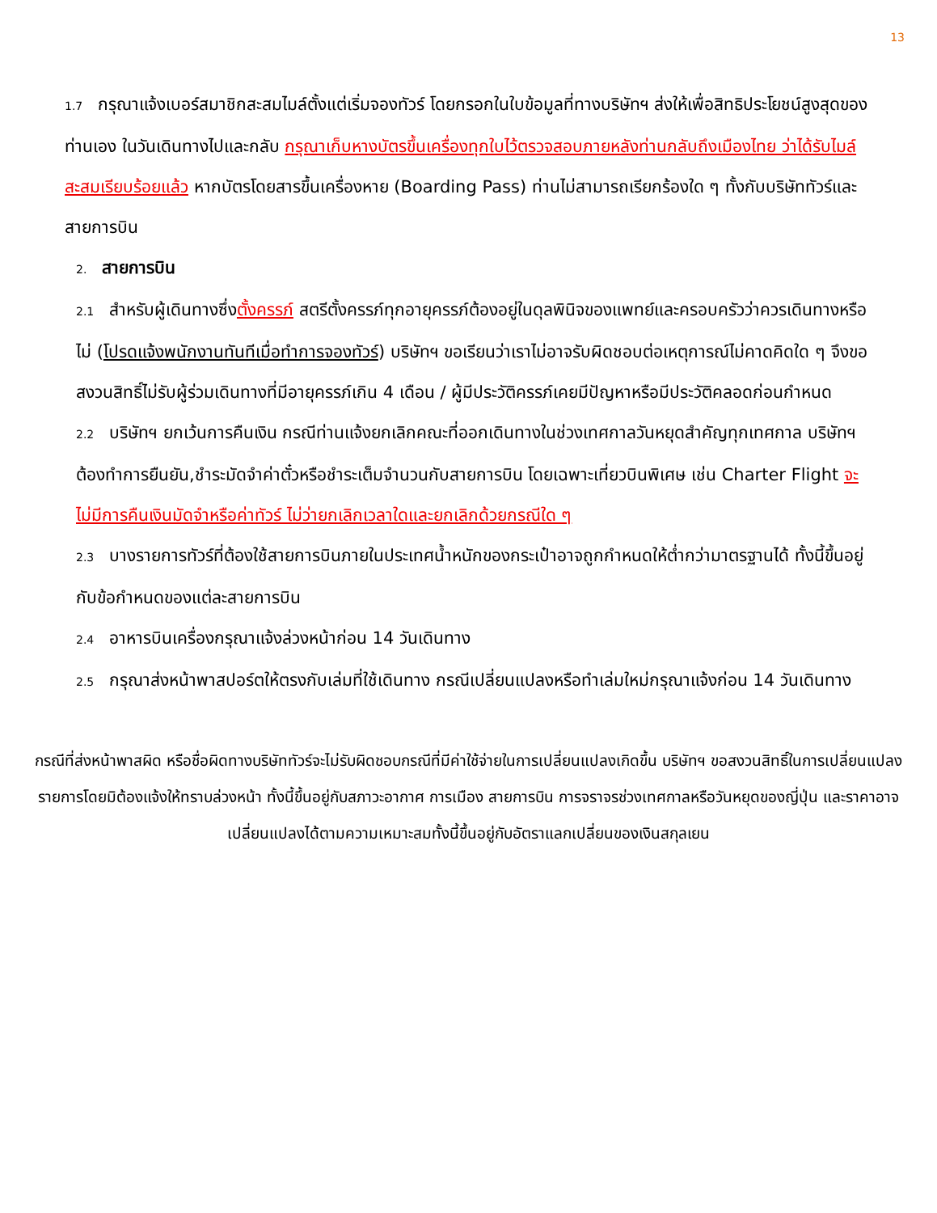13
1.7 กรุณาแจ้งเบอร์สมาชิกสะสมไมล์ตั้งแต่เริ่มจองทัวร์ โดยกรอกในใบข้อมูลที่ทางบริษัทฯ ส่งให้เพื่อสิทธิประโยชน์สูงสุดของท่านเอง ในวันเดินทางไปและกลับ กรุณาเก็บหางบัตรขึ้นเครื่องทุกใบไว้ตรวจสอบภายหลังท่านกลับถึงเมืองไทย ว่าได้รับไมล์สะสมเรียบร้อยแล้ว หากบัตรโดยสารขึ้นเครื่องหาย (Boarding Pass) ท่านไม่สามารถเรียกร้องใด ๆ ทั้งกับบริษัททัวร์และสายการบิน
2. สายการบิน
2.1 สำหรับผู้เดินทางซึ่งตั้งครรภ์ สตรีตั้งครรภ์ทุกอายุครรภ์ต้องอยู่ในดุลพินิจของแพทย์และครอบครัวว่าควรเดินทางหรือไม่ (โปรดแจ้งพนักงานทันทีเมื่อทำการจองทัวร์) บริษัทฯ ขอเรียนว่าเราไม่อาจรับผิดชอบต่อเหตุการณ์ไม่คาดคิดใด ๆ จึงขอสงวนสิทธิ์ไม่รับผู้ร่วมเดินทางที่มีอายุครรภ์เกิน 4 เดือน / ผู้มีประวัติครรภ์เคยมีปัญหาหรือมีประวัติคลอดก่อนกำหนด
2.2 บริษัทฯ ยกเว้นการคืนเงิน กรณีท่านแจ้งยกเลิกคณะที่ออกเดินทางในช่วงเทศกาลวันหยุดสำคัญทุกเทศกาล บริษัทฯ ต้องทำการยืนยัน,ชำระมัดจำค่าตั๋วหรือชำระเต็มจำนวนกับสายการบิน โดยเฉพาะเที่ยวบินพิเศษ เช่น Charter Flight จะไม่มีการคืนเงินมัดจำหรือค่าทัวร์ ไม่ว่ายกเลิกเวลาใดและยกเลิกด้วยกรณีใด ๆ
2.3 บางรายการทัวร์ที่ต้องใช้สายการบินภายในประเทศน้ำหนักของกระเป๋าอาจถูกกำหนดให้ต่ำกว่ามาตรฐานได้ ทั้งนี้ขึ้นอยู่กับข้อกำหนดของแต่ละสายการบิน
2.4 อาหารบินเครื่องกรุณาแจ้งล่วงหน้าก่อน 14 วันเดินทาง
2.5 กรุณาส่งหน้าพาสปอร์ตให้ตรงกับเล่มที่ใช้เดินทาง กรณีเปลี่ยนแปลงหรือทำเล่มใหม่กรุณาแจ้งก่อน 14 วันเดินทาง
กรณีที่ส่งหน้าพาสผิด หรือชื่อผิดทางบริษัททัวร์จะไม่รับผิดชอบกรณีที่มีค่าใช้จ่ายในการเปลี่ยนแปลงเกิดขึ้น บริษัทฯ ขอสงวนสิทธิ์ในการเปลี่ยนแปลงรายการโดยมิต้องแจ้งให้ทราบล่วงหน้า ทั้งนี้ขึ้นอยู่กับสภาวะอากาศ การเมือง สายการบิน การจราจรช่วงเทศกาลหรือวันหยุดของญี่ปุ่น และราคาอาจเปลี่ยนแปลงได้ตามความเหมาะสมทั้งนี้ขึ้นอยู่กับอัตราแลกเปลี่ยนของเงินสกุลเยน